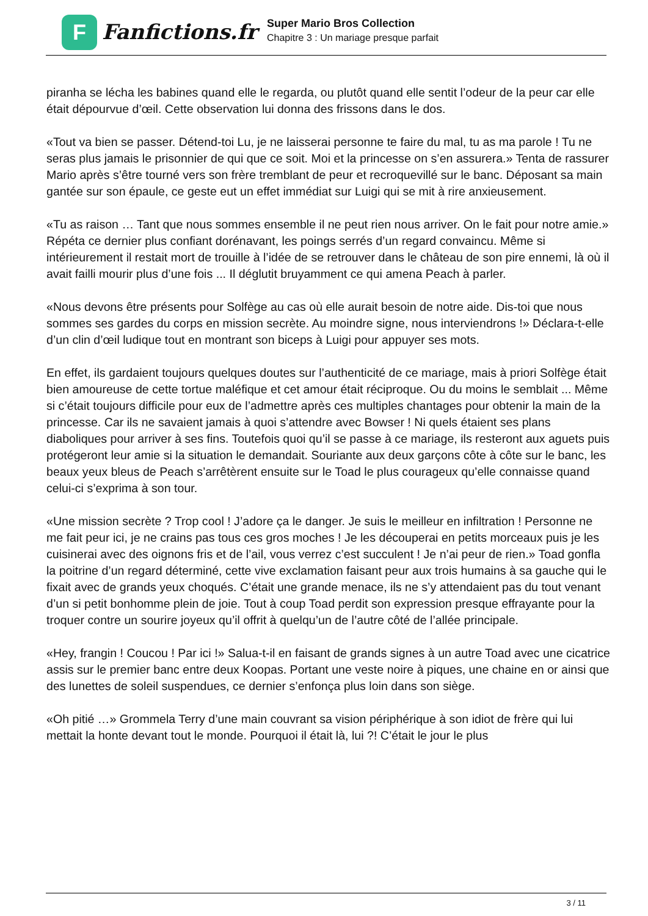F
Fanfictions.fr
Super Mario Bros Collection
Chapitre 3 : Un mariage presque parfait
piranha se lécha les babines quand elle le regarda, ou plutôt quand elle sentit l’odeur de la peur car elle était dépourvue d’œil. Cette observation lui donna des frissons dans le dos.
«Tout va bien se passer. Détend-toi Lu, je ne laisserai personne te faire du mal, tu as ma parole ! Tu ne seras plus jamais le prisonnier de qui que ce soit. Moi et la princesse on s’en assurera.» Tenta de rassurer Mario après s’être tourné vers son frère tremblant de peur et recroquevillé sur le banc. Déposant sa main gantée sur son épaule, ce geste eut un effet immédiat sur Luigi qui se mit à rire anxieusement.
«Tu as raison … Tant que nous sommes ensemble il ne peut rien nous arriver. On le fait pour notre amie.» Répéta ce dernier plus confiant dorénavant, les poings serrés d’un regard convaincu. Même si intérieurement il restait mort de trouille à l’idée de se retrouver dans le château de son pire ennemi, là où il avait failli mourir plus d’une fois ... Il déglutit bruyamment ce qui amena Peach à parler.
«Nous devons être présents pour Solfège au cas où elle aurait besoin de notre aide. Dis-toi que nous sommes ses gardes du corps en mission secrète. Au moindre signe, nous interviendrons !» Déclara-t-elle d’un clin d’œil ludique tout en montrant son biceps à Luigi pour appuyer ses mots.
En effet, ils gardaient toujours quelques doutes sur l’authenticité de ce mariage, mais à priori Solfège était bien amoureuse de cette tortue maléfique et cet amour était réciproque. Ou du moins le semblait ... Même si c’était toujours difficile pour eux de l’admettre après ces multiples chantages pour obtenir la main de la princesse. Car ils ne savaient jamais à quoi s’attendre avec Bowser ! Ni quels étaient ses plans diaboliques pour arriver à ses fins. Toutefois quoi qu’il se passe à ce mariage, ils resteront aux aguets puis protégeront leur amie si la situation le demandait. Souriante aux deux garçons côte à côte sur le banc, les beaux yeux bleus de Peach s’arrêtèrent ensuite sur le Toad le plus courageux qu’elle connaisse quand celui-ci s’exprima à son tour.
«Une mission secrète ? Trop cool ! J’adore ça le danger. Je suis le meilleur en infiltration ! Personne ne me fait peur ici, je ne crains pas tous ces gros moches ! Je les découperai en petits morceaux puis je les cuisinerai avec des oignons fris et de l’ail, vous verrez c’est succulent ! Je n’ai peur de rien.» Toad gonfla la poitrine d’un regard déterminé, cette vive exclamation faisant peur aux trois humains à sa gauche qui le fixait avec de grands yeux choqués. C’était une grande menace, ils ne s’y attendaient pas du tout venant d’un si petit bonhomme plein de joie. Tout à coup Toad perdit son expression presque effrayante pour la troquer contre un sourire joyeux qu’il offrit à quelqu’un de l’autre côté de l’allée principale.
«Hey, frangin ! Coucou ! Par ici !» Salua-t-il en faisant de grands signes à un autre Toad avec une cicatrice assis sur le premier banc entre deux Koopas. Portant une veste noire à piques, une chaine en or ainsi que des lunettes de soleil suspendues, ce dernier s’enfonça plus loin dans son siège.
«Oh pitié …» Grommela Terry d’une main couvrant sa vision périphérique à son idiot de frère qui lui mettait la honte devant tout le monde. Pourquoi il était là, lui ?! C’était le jour le plus
3 / 11